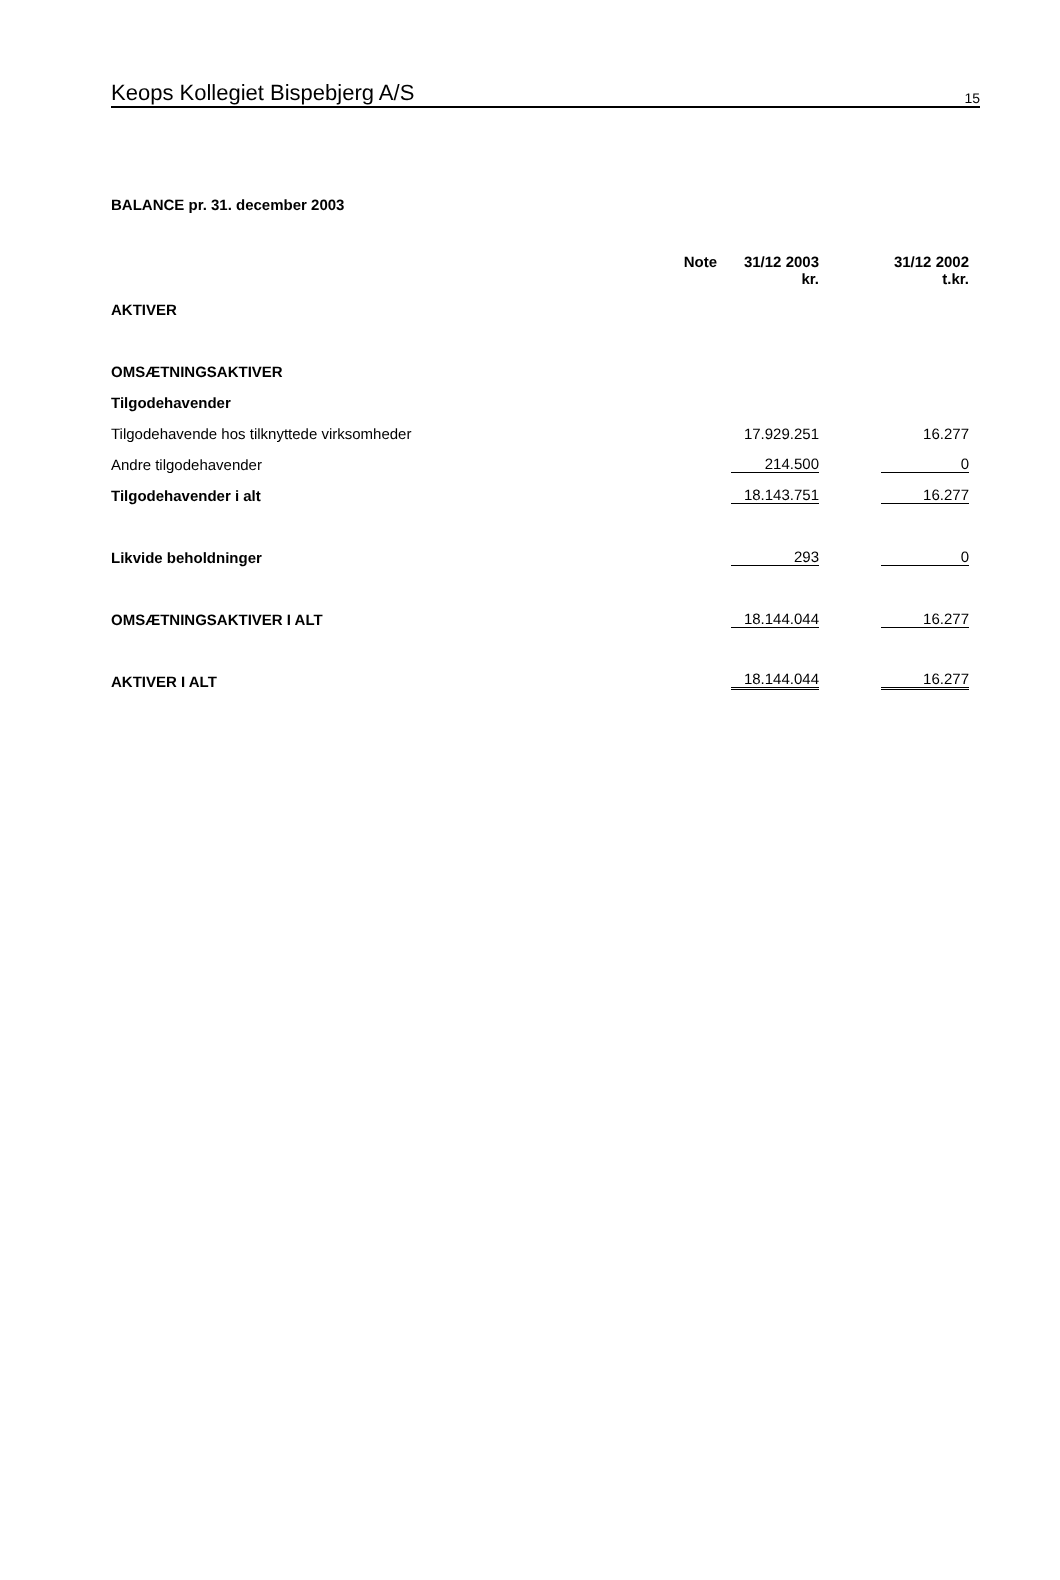Keops Kollegiet Bispebjerg A/S 15
BALANCE pr. 31. december 2003
| | Note | 31/12 2003 kr. | 31/12 2002 t.kr. |
| --- | --- | --- | --- |
| AKTIVER | | | |
| OMSÆTNINGSAKTIVER | | | |
| Tilgodehavender | | | |
| Tilgodehavende hos tilknyttede virksomheder | | 17.929.251 | 16.277 |
| Andre tilgodehavender | | 214.500 | 0 |
| Tilgodehavender i alt | | 18.143.751 | 16.277 |
| Likvide beholdninger | | 293 | 0 |
| OMSÆTNINGSAKTIVER I ALT | | 18.144.044 | 16.277 |
| AKTIVER I ALT | | 18.144.044 | 16.277 |